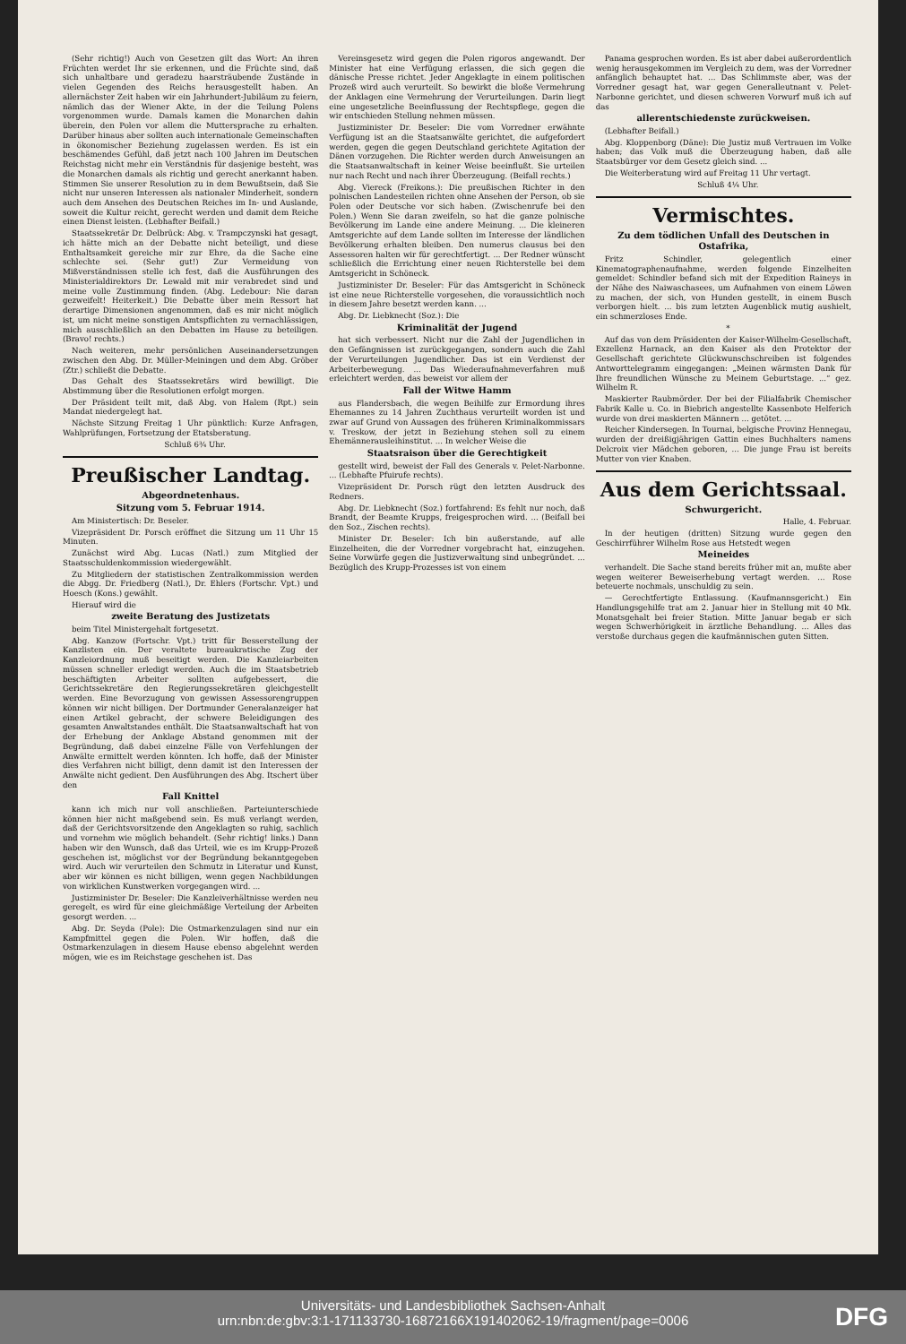(Sehr richtig!) Auch von Gesetzen gilt das Wort: An ihren Früchten werdet Ihr sie erkennen, und die Früchte sind, daß sich unhaltbare und geradezu haarsträubende Zustände in vielen Gegenden des Reichs herausgestellt haben. An allernächster Zeit haben wir ein Jahrhundert-Jubiläum zu feiern, nämlich das der Wiener Akte, in der die Teilung Polens vorgenommen wurde. Damals kamen die Monarchen dahin überein, den Polen vor allem die Muttersprache zu erhalten. Darüber hinaus aber sollten auch internationale Gemeinschaften in ökonomischer Beziehung zugelassen werden. Es ist ein beschämendes Gefühl, daß jetzt nach 100 Jahren im Deutschen Reichstag nicht mehr ein Verständnis für dasjenige besteht, was die Monarchen damals als richtig und gerecht anerkannt haben. Stimmen Sie unserer Resolution zu in dem Bewußtsein, daß Sie nicht nur unseren Interessen als nationaler Minderheit, sondern auch dem Ansehen des Deutschen Reiches im In- und Auslande, soweit die Kultur reicht, gerecht werden und damit dem Reiche einen Dienst leisten. (Lebhafter Beifall.)
Staatssekretär Dr. Delbrück: Abg. v. Trampczynski hat gesagt, ich hätte mich an der Debatte nicht beteiligt, und diese Enthaltsamkeit gereiche mir zur Ehre, da die Sache eine schlechte sei. (Sehr gut!) Zur Vermeidung von Mißverständnissen stelle ich fest, daß die Ausführungen des Ministerialdirektors Dr. Lewald mit mir verabredet sind und meine volle Zustimmung finden. (Abg. Ledebour: Nie daran gezweifelt! Heiterkeit.) Die Debatte über mein Ressort hat derartige Dimensionen angenommen, daß es mir nicht möglich ist, um nicht meine sonstigen Amtspflichten zu vernachlässigen, mich ausschließlich an den Debatten im Hause zu beteiligen. (Bravo! rechts.)
Nach weiteren, mehr persönlichen Auseinandersetzungen zwischen den Abg. Dr. Müller-Meiningen und dem Abg. Gröber (Ztr.) schließt die Debatte.
Das Gehalt des Staatssekretärs wird bewilligt. Die Abstimmung über die Resolutionen erfolgt morgen.
Der Präsident teilt mit, daß Abg. von Halem (Rpt.) sein Mandat niedergelegt hat.
Nächste Sitzung Freitag 1 Uhr pünktlich: Kurze Anfragen, Wahlprüfungen, Fortsetzung der Etatsberatung.
Schluß 6¾ Uhr.
Preußischer Landtag.
Abgeordnetenhaus.
Sitzung vom 5. Februar 1914.
Am Ministertisch: Dr. Beseler.
Vizepräsident Dr. Porsch eröffnet die Sitzung um 11 Uhr 15 Minuten.
Zunächst wird Abg. Lucas (Natl.) zum Mitglied der Staatsschuldenkommission wiedergewählt.
Zu Mitgliedern der statistischen Zentralkommission werden die Abgg. Dr. Friedberg (Natl.), Dr. Ehlers (Fortschr. Vpt.) und Hoesch (Kons.) gewählt.
Hierauf wird die
zweite Beratung des Justizetats
beim Titel Ministergehalt fortgesetzt.
Abg. Kanzow (Fortschr. Vpt.) tritt für Besserstellung der Kanzlisten ein. Der veraltete bureaukratische Zug der Kanzleiordnung muß beseitigt werden. Die Kanzleiarbeiten müssen schneller erledigt werden. Auch die im Staatsbetrieb beschäftigten Arbeiter sollten aufgebessert, die Gerichtssekretäre den Regierungssekretären gleichgestellt werden. Eine Bevorzugung von gewissen Assessorengruppen können wir nicht billigen. Der Dortmunder Generalanzeiger hat einen Artikel gebracht, der schwere Beleidigungen des gesamten Anwaltstandes enthält. Die Staatsanwaltschaft hat von der Erhebung der Anklage Abstand genommen mit der Begründung, daß dabei einzelne Fälle von Verfehlungen der Anwälte ermittelt werden könnten. Ich hoffe, daß der Minister dies Verfahren nicht billigt, denn damit ist den Interessen der Anwälte nicht gedient. Den Ausführungen des Abg. Itschert über den
Fall Knittel
kann ich mich nur voll anschließen. Parteiunterschiede können hier nicht maßgebend sein. Es muß verlangt werden, daß der Gerichtsvorsitzende den Angeklagten so ruhig, sachlich und vornehm wie möglich behandelt. (Sehr richtig! links.) Dann haben wir den Wunsch, daß das Urteil, wie es im Krupp-Prozeß geschehen ist, möglichst vor der Begründung bekanntgegeben wird. Auch wir verurteilen den Schmutz in Literatur und Kunst, aber wir können es nicht billigen, wenn gegen Nachbildungen von wirklichen Kunstwerken vorgegangen wird. ...
Justizminister Dr. Beseler: Die Kanzleiverhältnisse werden neu geregelt, es wird für eine gleichmäßige Verteilung der Arbeiten gesorgt werden. ...
Abg. Dr. Seyda (Pole): Die Ostmarkenzulagen sind nur ein Kampfmittel gegen die Polen. Wir hoffen, daß die Ostmarkenzulagen in diesem Hause ebenso abgelehnt werden mögen, wie es im Reichstage geschehen ist. Das
Vereinsgesetz wird gegen die Polen rigoros angewandt. Der Minister hat eine Verfügung erlassen, die sich gegen die dänische Presse richtet. Jeder Angeklagte in einem politischen Prozeß wird auch verurteilt. So bewirkt die bloße Vermehrung der Anklagen eine Vermehrung der Verurteilungen. Darin liegt eine ungesetzliche Beeinflussung der Rechtspflege, gegen die wir entschieden Stellung nehmen müssen.
Justizminister Dr. Beseler: Die vom Vorredner erwähnte Verfügung ist an die Staatsanwälte gerichtet, die aufgefordert werden, gegen die gegen Deutschland gerichtete Agitation der Dänen vorzugehen. Die Richter werden durch Anweisungen an die Staatsanwaltschaft in keiner Weise beeinflußt. Sie urteilen nur nach Recht und nach ihrer Überzeugung. (Beifall rechts.)
Abg. Viereck (Freikons.): Die preußischen Richter in den polnischen Landesteilen richten ohne Ansehen der Person, ob sie Polen oder Deutsche vor sich haben. (Zwischenrufe bei den Polen.) Wenn Sie daran zweifeln, so hat die ganze polnische Bevölkerung im Lande eine andere Meinung. ... Die kleineren Amtsgerichte auf dem Lande sollten im Interesse der ländlichen Bevölkerung erhalten bleiben. Den numerus clausus bei den Assessoren halten wir für gerechtfertigt. ... Der Redner wünscht schließlich die Errichtung einer neuen Richterstelle bei dem Amtsgericht in Schöneck.
Justizminister Dr. Beseler: Für das Amtsgericht in Schöneck ist eine neue Richterstelle vorgesehen, die voraussichtlich noch in diesem Jahre besetzt werden kann. ...
Abg. Dr. Liebknecht (Soz.): Die
Kriminalität der Jugend
hat sich verbessert. Nicht nur die Zahl der Jugendlichen in den Gefängnissen ist zurückgegangen, sondern auch die Zahl der Verurteilungen Jugendlicher. Das ist ein Verdienst der Arbeiterbewegung. ... Das Wiederaufnahmeverfahren muß erleichtert werden, das beweist vor allem der
Fall der Witwe Hamm
aus Flandersbach, die wegen Beihilfe zur Ermordung ihres Ehemannes zu 14 Jahren Zuchthaus verurteilt worden ist und zwar auf Grund von Aussagen des früheren Kriminalkommissars v. Treskow, der jetzt in Beziehung stehen soll zu einem Ehemännerausleihinstitut. ... In welcher Weise die
Staatsraison über die Gerechtigkeit
gestellt wird, beweist der Fall des Generals v. Pelet-Narbonne. ... (Lebhafte Pfuirufe rechts).
Vizepräsident Dr. Porsch rügt den letzten Ausdruck des Redners.
Abg. Dr. Liebknecht (Soz.) fortfahrend: Es fehlt nur noch, daß Brandt, der Beamte Krupps, freigesprochen wird. ... (Beifall bei den Soz., Zischen rechts).
Minister Dr. Beseler: Ich bin außerstande, auf alle Einzelheiten, die der Vorredner vorgebracht hat, einzugehen. Seine Vorwürfe gegen die Justizverwaltung sind unbegründet. ... Bezüglich des Krupp-Prozesses ist von einem
Panama gesprochen worden. Es ist aber dabei außerordentlich wenig herausgekommen im Vergleich zu dem, was der Vorredner anfänglich behauptet hat. ... Das Schlimmste aber, was der Vorredner gesagt hat, war gegen Generalleutnant v. Pelet-Narbonne gerichtet, und diesen schweren Vorwurf muß ich auf das
allerentschiedenste zurückweisen.
(Lebhafter Beifall.)
Abg. Kloppenborg (Däne): Die Justiz muß Vertrauen im Volke haben; das Volk muß die Überzeugung haben, daß alle Staatsbürger vor dem Gesetz gleich sind. ...
Die Weiterberatung wird auf Freitag 11 Uhr vertagt.
Schluß 4¼ Uhr.
Vermischtes.
Zu dem tödlichen Unfall des Deutschen in Ostafrika,
Fritz Schindler, gelegentlich einer Kinematographenaufnahme, werden folgende Einzelheiten gemeldet: Schindler befand sich mit der Expedition Raineys in der Nähe des Naiwaschasees, um Aufnahmen von einem Löwen zu machen, der sich, von Hunden gestellt, in einem Busch verborgen hielt. ... bis zum letzten Augenblick mutig aushielt, ein schmerzloses Ende.
*
Auf das von dem Präsidenten der Kaiser-Wilhelm-Gesellschaft, Exzellenz Harnack, an den Kaiser als den Protektor der Gesellschaft gerichtete Glückwunschschreiben ist folgendes Antworttelegramm eingegangen: „Meinen wärmsten Dank für Ihre freundlichen Wünsche zu Meinem Geburtstage. ...“ gez. Wilhelm R.
Maskierter Raubmörder. Der bei der Filialfabrik Chemischer Fabrik Kalle u. Co. in Biebrich angestellte Kassenbote Helferich wurde von drei maskierten Männern ... getötet. ...
Reicher Kindersegen. In Tournai, belgische Provinz Hennegau, wurden der dreißigjährigen Gattin eines Buchhalters namens Delcroix vier Mädchen geboren, ... Die junge Frau ist bereits Mutter von vier Knaben.
Aus dem Gerichtssaal.
Schwurgericht.
Halle, 4. Februar.
In der heutigen (dritten) Sitzung wurde gegen den Geschirrführer Wilhelm Rose aus Hetstedt wegen
Meineides
verhandelt. Die Sache stand bereits früher mit an, mußte aber wegen weiterer Beweiserhebung vertagt werden. ... Rose beteuerte nochmals, unschuldig zu sein.
— Gerechtfertigte Entlassung. (Kaufmannsgericht.) Ein Handlungsgehilfe trat am 2. Januar hier in Stellung mit 40 Mk. Monatsgehalt bei freier Station. Mitte Januar begab er sich wegen Schwerhörigkeit in ärztliche Behandlung. ... Alles das verstoße durchaus gegen die kaufmännischen guten Sitten.
Universitäts- und Landesbibliothek Sachsen-Anhalt
urn:nbn:de:gbv:3:1-171133730-16872166X191402062-19/fragment/page=0006
DFG